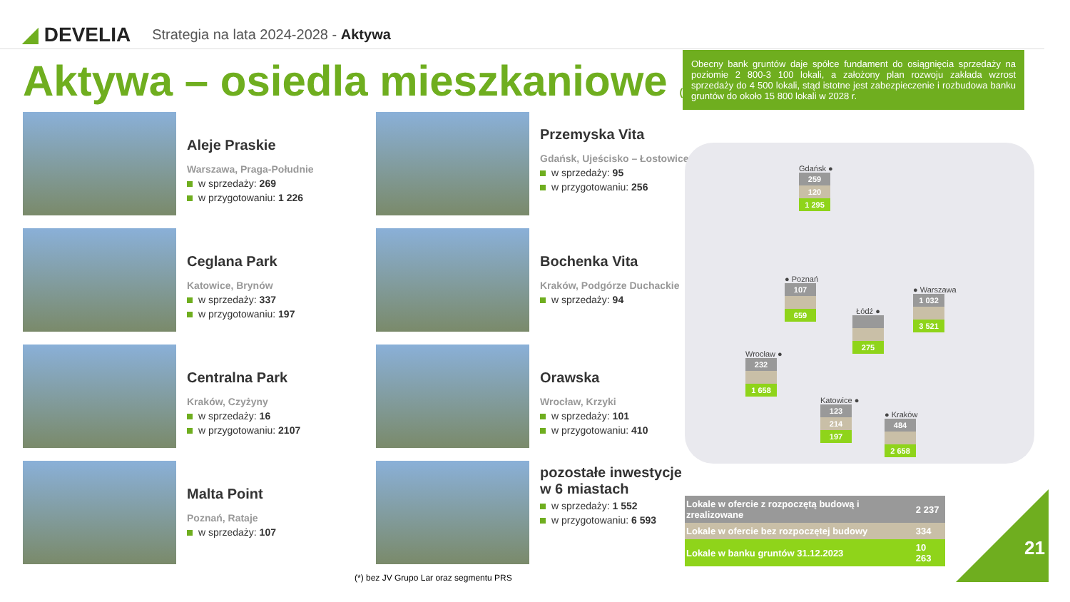◢ DEVELIA
Strategia na lata 2024-2028 - Aktywa
Aktywa – osiedla mieszkaniowe (*)
Obecny bank gruntów daje spółce fundament do osiągnięcia sprzedaży na poziomie 2 800-3 100 lokali, a założony plan rozwoju zakłada wzrost sprzedaży do 4 500 lokali, stąd istotne jest zabezpieczenie i rozbudowa banku gruntów do około 15 800 lokali w 2028 r.
Aleje Praskie
Warszawa, Praga-Południe
w sprzedaży: 269
w przygotowaniu: 1 226
Przemyska Vita
Gdańsk, Ujeścisko – Łostowice
w sprzedaży: 95
w przygotowaniu: 256
Ceglana Park
Katowice, Brynów
w sprzedaży: 337
w przygotowaniu: 197
Bochenka Vita
Kraków, Podgórze Duchackie
w sprzedaży: 94
Centralna Park
Kraków, Czyżyny
w sprzedaży: 16
w przygotowaniu: 2107
Orawska
Wrocław, Krzyki
w sprzedaży: 101
w przygotowaniu: 410
Malta Point
Poznań, Rataje
w sprzedaży: 107
pozostałe inwestycje w 6 miastach
w sprzedaży: 1 552
w przygotowaniu: 6 593
Gdańsk ●
259
120
1 295
● Poznań
107
659
Łódź ●
275
● Warszawa
1 032
3 521
Wrocław ●
232
1 658
Katowice ●
123
214
197
● Kraków
484
2 658
| Lokale w ofercie z rozpoczętą budową i zrealizowane | 2 237 |
| Lokale w ofercie bez rozpoczętej budowy | 334 |
| Lokale w banku gruntów 31.12.2023 | 10 263 |
(*) bez JV Grupo Lar oraz segmentu PRS
21